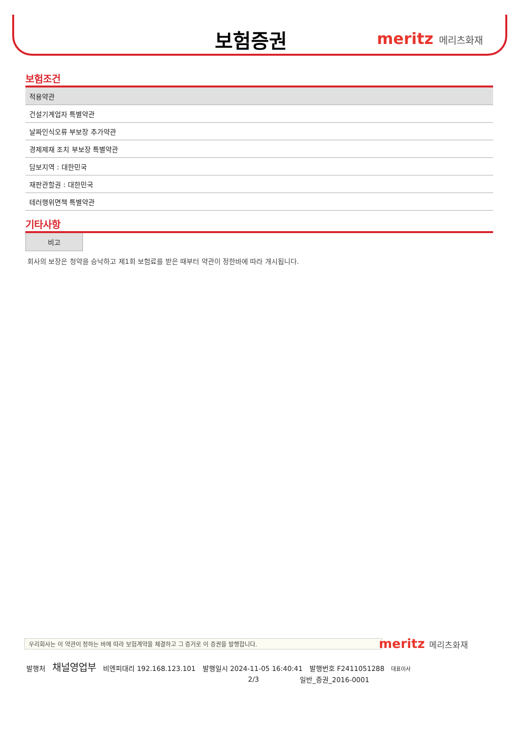보험증권 meritz 메리츠화재
보험조건
| 적용약관 |
| --- |
| 건설기계업자 특별약관 |
| 날짜인식오류 부보장 추가약관 |
| 경제제재 조치 부보장 특별약관 |
| 담보지역 : 대한민국 |
| 재판관할권 : 대한민국 |
| 테러행위면책 특별약관 |
기타사항
비고
회사의 보장은 청약을 승낙하고 제1회 보험료를 받은 때부터 약관이 정한바에 따라 개시됩니다.
우리회사는 이 약관이 정하는 바에 따라 보험계약을 체결하고 그 증거로 이 증권을 발행합니다. meritz 메리츠화재
발행처 채널영업부 비엔피대리 192.168.123.101 발행일시 2024-11-05 16:40:41 발행번호 F2411051288 대표이사
2/3 일반_증권_2016-0001